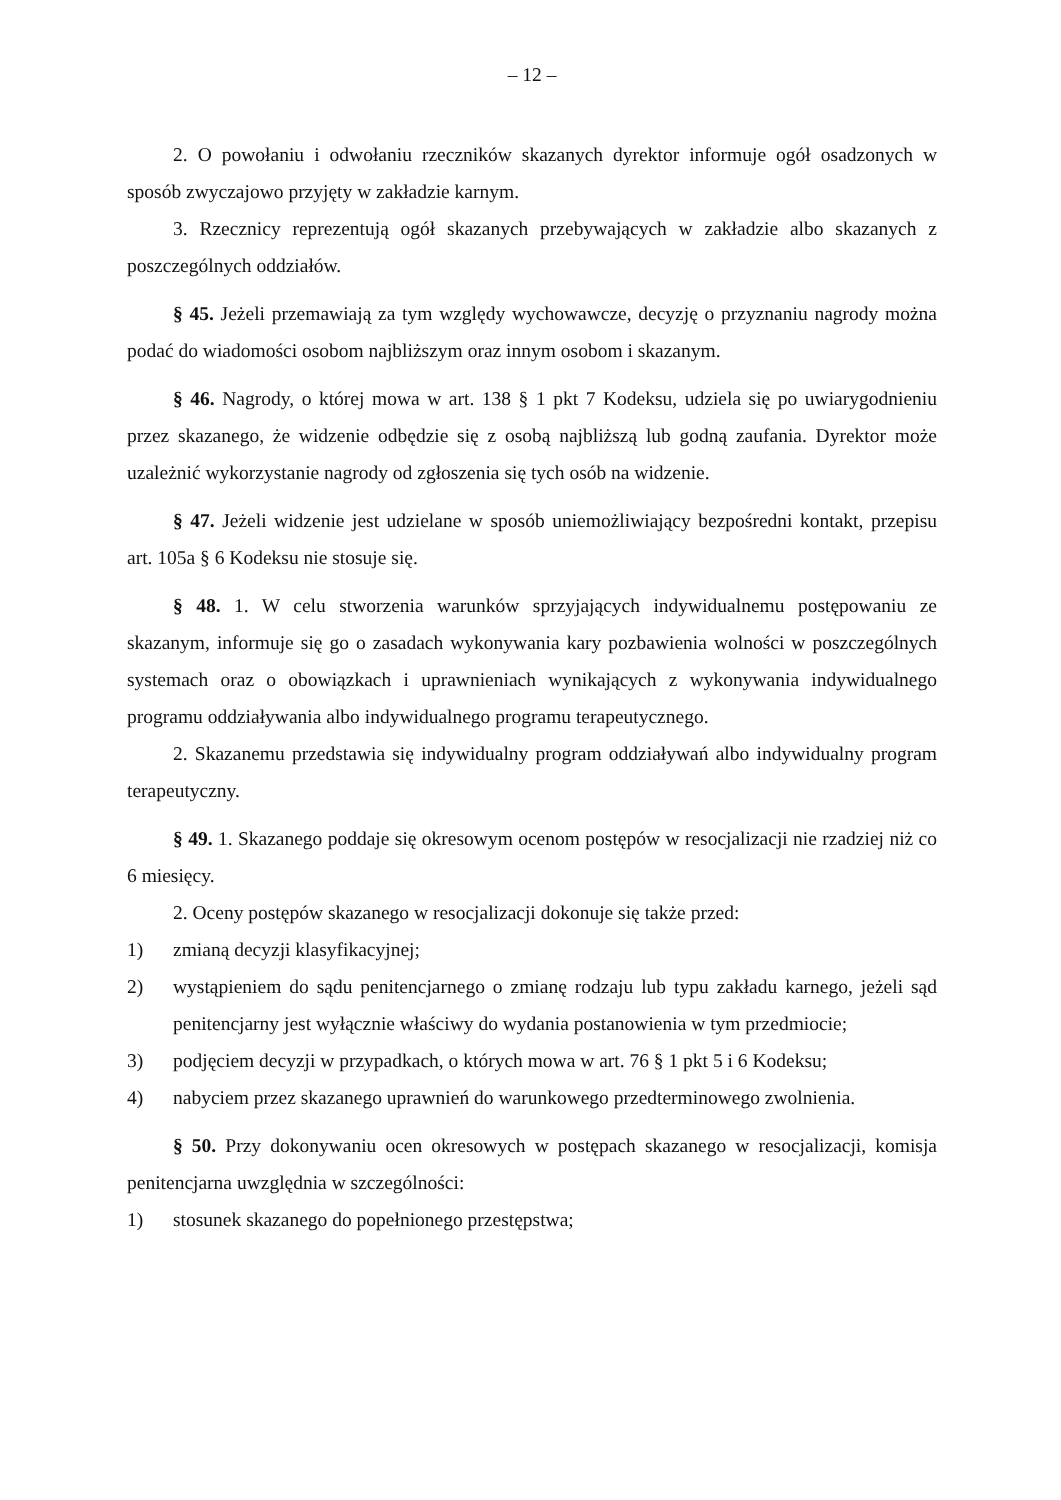– 12 –
2. O powołaniu i odwołaniu rzeczników skazanych dyrektor informuje ogół osadzonych w sposób zwyczajowo przyjęty w zakładzie karnym.
3. Rzecznicy reprezentują ogół skazanych przebywających w zakładzie albo skazanych z poszczególnych oddziałów.
§ 45. Jeżeli przemawiają za tym względy wychowawcze, decyzję o przyznaniu nagrody można podać do wiadomości osobom najbliższym oraz innym osobom i skazanym.
§ 46. Nagrody, o której mowa w art. 138 § 1 pkt 7 Kodeksu, udziela się po uwiarygodnieniu przez skazanego, że widzenie odbędzie się z osobą najbliższą lub godną zaufania. Dyrektor może uzależnić wykorzystanie nagrody od zgłoszenia się tych osób na widzenie.
§ 47. Jeżeli widzenie jest udzielane w sposób uniemożliwiający bezpośredni kontakt, przepisu art. 105a § 6 Kodeksu nie stosuje się.
§ 48. 1. W celu stworzenia warunków sprzyjających indywidualnemu postępowaniu ze skazanym, informuje się go o zasadach wykonywania kary pozbawienia wolności w poszczególnych systemach oraz o obowiązkach i uprawnieniach wynikających z wykonywania indywidualnego programu oddziaływania albo indywidualnego programu terapeutycznego.
2. Skazanemu przedstawia się indywidualny program oddziaływań albo indywidualny program terapeutyczny.
§ 49. 1. Skazanego poddaje się okresowym ocenom postępów w resocjalizacji nie rzadziej niż co 6 miesięcy.
2. Oceny postępów skazanego w resocjalizacji dokonuje się także przed:
1) zmianą decyzji klasyfikacyjnej;
2) wystąpieniem do sądu penitencjarnego o zmianę rodzaju lub typu zakładu karnego, jeżeli sąd penitencjarny jest wyłącznie właściwy do wydania postanowienia w tym przedmiocie;
3) podjęciem decyzji w przypadkach, o których mowa w art. 76 § 1 pkt 5 i 6 Kodeksu;
4) nabyciem przez skazanego uprawnień do warunkowego przedterminowego zwolnienia.
§ 50. Przy dokonywaniu ocen okresowych w postępach skazanego w resocjalizacji, komisja penitencjarna uwzględnia w szczególności:
1) stosunek skazanego do popełnionego przestępstwa;